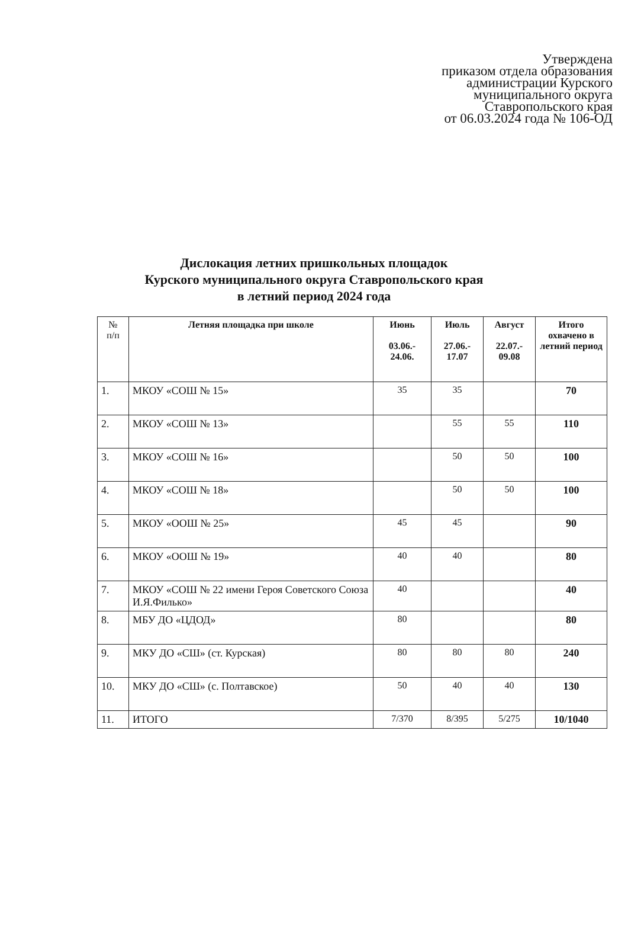Утверждена
приказом отдела образования
администрации Курского
муниципального округа
Ставропольского края
от 06.03.2024 года № 106-ОД
Дислокация летних пришкольных площадок
Курского муниципального округа Ставропольского края
в летний период 2024 года
| № п/п | Летняя площадка при школе | Июнь 03.06.- 24.06. | Июль 27.06.- 17.07 | Август 22.07.- 09.08 | Итого охвачено в летний период |
| --- | --- | --- | --- | --- | --- |
| 1. | МКОУ «СОШ № 15» | 35 | 35 | | 70 |
| 2. | МКОУ «СОШ № 13» | | 55 | 55 | 110 |
| 3. | МКОУ «СОШ № 16» | | 50 | 50 | 100 |
| 4. | МКОУ «СОШ № 18» | | 50 | 50 | 100 |
| 5. | МКОУ «ООШ № 25» | 45 | 45 | | 90 |
| 6. | МКОУ «ООШ № 19» | 40 | 40 | | 80 |
| 7. | МКОУ «СОШ № 22 имени Героя Советского Союза И.Я.Филько» | 40 | | | 40 |
| 8. | МБУ ДО «ЦДОД» | 80 | | | 80 |
| 9. | МКУ ДО «СШ» (ст. Курская) | 80 | 80 | 80 | 240 |
| 10. | МКУ ДО «СШ» (с. Полтавское) | 50 | 40 | 40 | 130 |
| 11. | ИТОГО | 7/370 | 8/395 | 5/275 | 10/1040 |